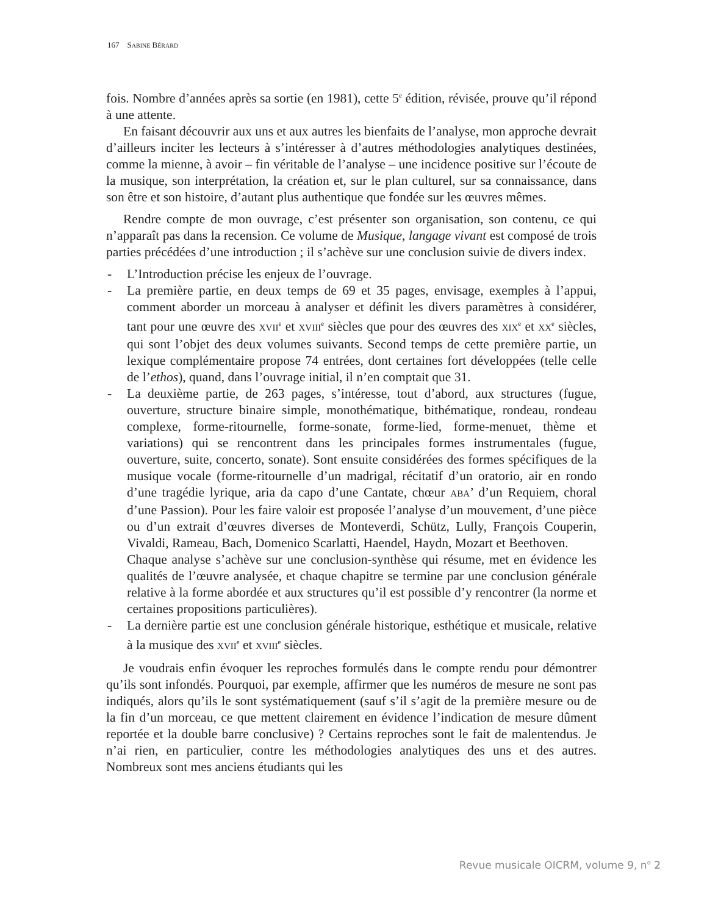167 SABINE BÉRARD
fois. Nombre d’années après sa sortie (en 1981), cette 5<sup>e</sup> édition, révisée, prouve qu’il répond à une attente.
En faisant découvrir aux uns et aux autres les bienfaits de l’analyse, mon approche devrait d’ailleurs inciter les lecteurs à s’intéresser à d’autres méthodologies analytiques destinées, comme la mienne, à avoir – fin véritable de l’analyse – une incidence positive sur l’écoute de la musique, son interprétation, la création et, sur le plan culturel, sur sa connaissance, dans son être et son histoire, d’autant plus authentique que fondée sur les œuvres mêmes.
Rendre compte de mon ouvrage, c’est présenter son organisation, son contenu, ce qui n’apparaît pas dans la recension. Ce volume de Musique, langage vivant est composé de trois parties précédées d’une introduction ; il s’achève sur une conclusion suivie de divers index.
- L’Introduction précise les enjeux de l’ouvrage.
- La première partie, en deux temps de 69 et 35 pages, envisage, exemples à l’appui, comment aborder un morceau à analyser et définit les divers paramètres à considérer, tant pour une œuvre des XVII<sup>e</sup> et XVIII<sup>e</sup> siècles que pour des œuvres des XIX<sup>e</sup> et XX<sup>e</sup> siècles, qui sont l’objet des deux volumes suivants. Second temps de cette première partie, un lexique complémentaire propose 74 entrées, dont certaines fort développées (telle celle de l’ethos), quand, dans l’ouvrage initial, il n’en comptait que 31.
- La deuxième partie, de 263 pages, s’intéresse, tout d’abord, aux structures (fugue, ouverture, structure binaire simple, monothématique, bithématique, rondeau, rondeau complexe, forme-ritournelle, forme-sonate, forme-lied, forme-menuet, thème et variations) qui se rencontrent dans les principales formes instrumentales (fugue, ouverture, suite, concerto, sonate). Sont ensuite considérées des formes spécifiques de la musique vocale (forme-ritournelle d’un madrigal, récitatif d’un oratorio, air en rondo d’une tragédie lyrique, aria da capo d’une Cantate, chœur ABA’ d’un Requiem, choral d’une Passion). Pour les faire valoir est proposée l’analyse d’un mouvement, d’une pièce ou d’un extrait d’œuvres diverses de Monteverdi, Schütz, Lully, François Couperin, Vivaldi, Rameau, Bach, Domenico Scarlatti, Haendel, Haydn, Mozart et Beethoven.
Chaque analyse s’achève sur une conclusion-synthèse qui résume, met en évidence les qualités de l’œuvre analysée, et chaque chapitre se termine par une conclusion générale relative à la forme abordée et aux structures qu’il est possible d’y rencontrer (la norme et certaines propositions particulières).
- La dernière partie est une conclusion générale historique, esthétique et musicale, relative à la musique des XVII<sup>e</sup> et XVIII<sup>e</sup> siècles.
Je voudrais enfin évoquer les reproches formulés dans le compte rendu pour démontrer qu’ils sont infondés. Pourquoi, par exemple, affirmer que les numéros de mesure ne sont pas indiqués, alors qu’ils le sont systématiquement (sauf s’il s’agit de la première mesure ou de la fin d’un morceau, ce que mettent clairement en évidence l’indication de mesure dûment reportée et la double barre conclusive) ? Certains reproches sont le fait de malentendus. Je n’ai rien, en particulier, contre les méthodologies analytiques des uns et des autres. Nombreux sont mes anciens étudiants qui les
Revue musicale OICRM, volume 9, n<sup>o</sup> 2